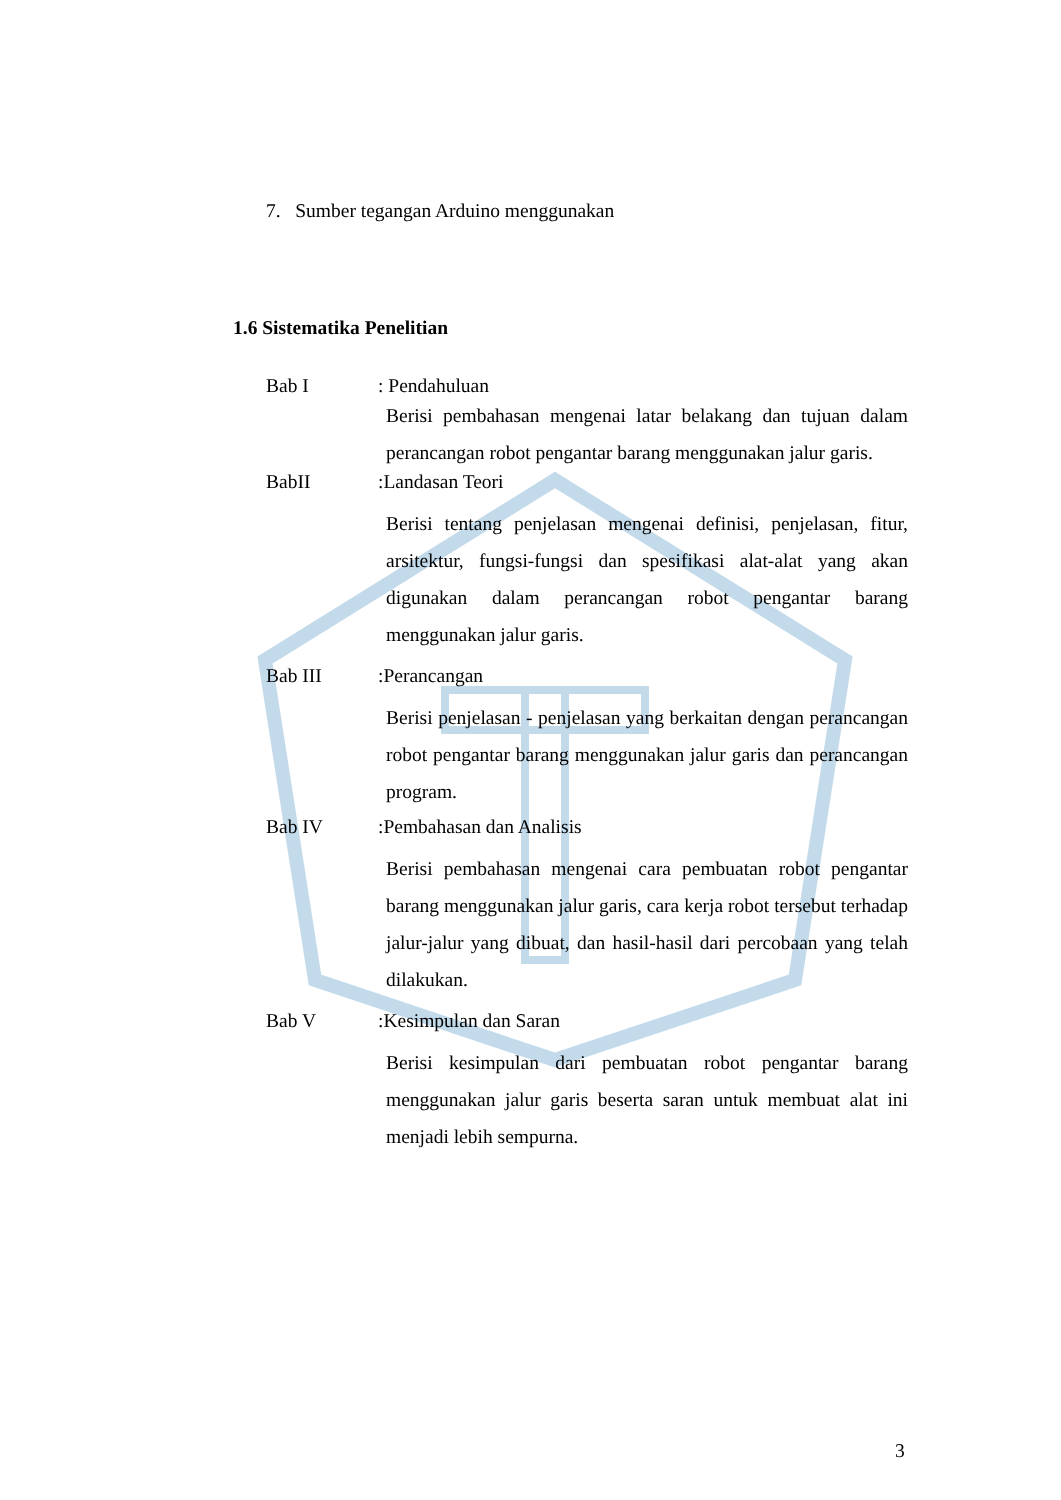7. Sumber tegangan Arduino menggunakan
1.6 Sistematika Penelitian
Bab I: Pendahuluan
Berisi pembahasan mengenai latar belakang dan tujuan dalam perancangan robot pengantar barang menggunakan jalur garis.
BabII:Landasan Teori
Berisi tentang penjelasan mengenai definisi, penjelasan, fitur, arsitektur, fungsi-fungsi dan spesifikasi alat-alat yang akan digunakan dalam perancangan robot pengantar barang menggunakan jalur garis.
Bab III:Perancangan
Berisi penjelasan - penjelasan yang berkaitan dengan perancangan robot pengantar barang menggunakan jalur garis dan perancangan program.
Bab IV:Pembahasan dan Analisis
Berisi pembahasan mengenai cara pembuatan robot pengantar barang menggunakan jalur garis, cara kerja robot tersebut terhadap jalur-jalur yang dibuat, dan hasil-hasil dari percobaan yang telah dilakukan.
Bab V:Kesimpulan dan Saran
Berisi kesimpulan dari pembuatan robot pengantar barang menggunakan jalur garis beserta saran untuk membuat alat ini menjadi lebih sempurna.
3